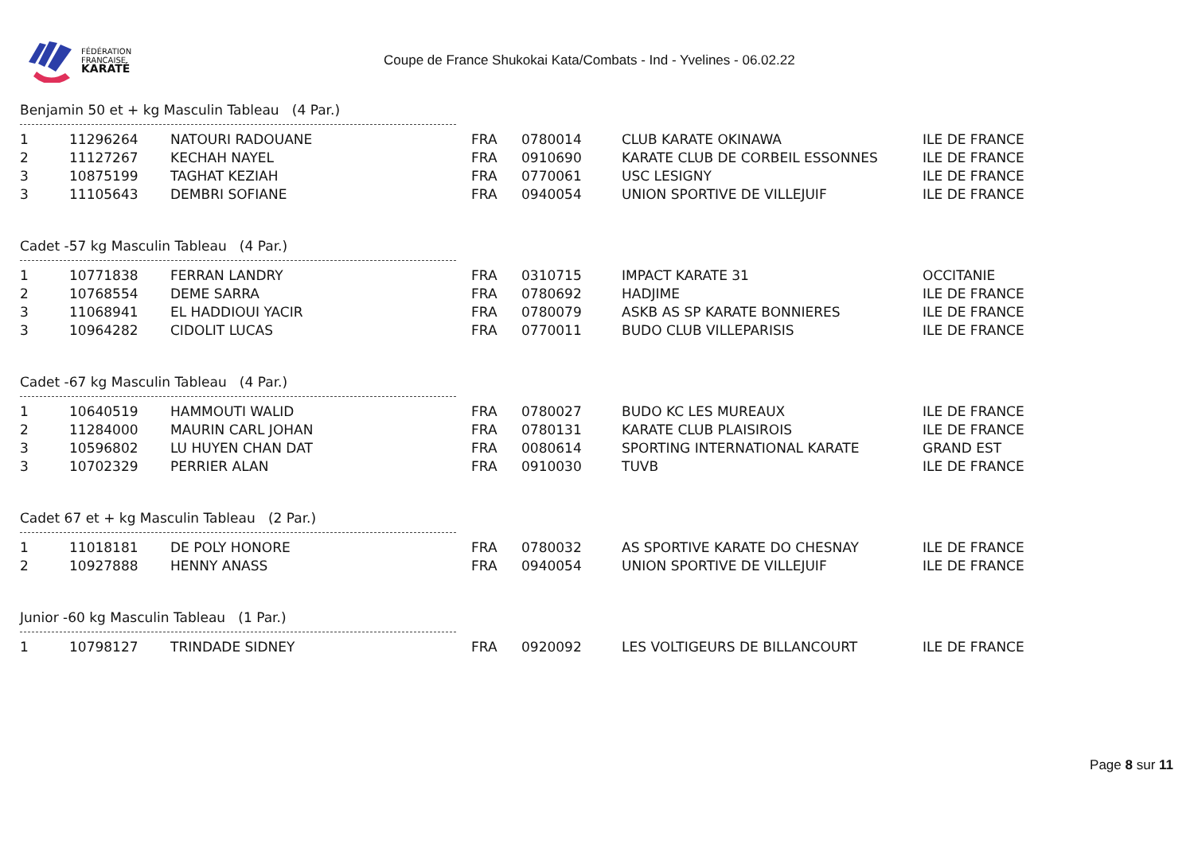FÉDÉRATION
FRANCAISE
KARATÉ
Coupe de France Shukokai Kata/Combats - Ind - Yvelines - 06.02.22
Benjamin 50 et + kg Masculin Tableau (4 Par.)
| 1 | 11296264 | NATOURI RADOUANE | FRA | 0780014 | CLUB KARATE OKINAWA | ILE DE FRANCE |
| 2 | 11127267 | KECHAH NAYEL | FRA | 0910690 | KARATE CLUB DE CORBEIL ESSONNES | ILE DE FRANCE |
| 3 | 10875199 | TAGHAT KEZIAH | FRA | 0770061 | USC LESIGNY | ILE DE FRANCE |
| 3 | 11105643 | DEMBRI SOFIANE | FRA | 0940054 | UNION SPORTIVE DE VILLEJUIF | ILE DE FRANCE |
Cadet -57 kg Masculin Tableau (4 Par.)
| 1 | 10771838 | FERRAN LANDRY | FRA | 0310715 | IMPACT KARATE 31 | OCCITANIE |
| 2 | 10768554 | DEME SARRA | FRA | 0780692 | HADJIME | ILE DE FRANCE |
| 3 | 11068941 | EL HADDIOUI YACIR | FRA | 0780079 | ASKB AS SP KARATE BONNIERES | ILE DE FRANCE |
| 3 | 10964282 | CIDOLIT LUCAS | FRA | 0770011 | BUDO CLUB VILLEPARISIS | ILE DE FRANCE |
Cadet -67 kg Masculin Tableau (4 Par.)
| 1 | 10640519 | HAMMOUTI WALID | FRA | 0780027 | BUDO KC LES MUREAUX | ILE DE FRANCE |
| 2 | 11284000 | MAURIN CARL JOHAN | FRA | 0780131 | KARATE CLUB PLAISIROIS | ILE DE FRANCE |
| 3 | 10596802 | LU HUYEN CHAN DAT | FRA | 0080614 | SPORTING INTERNATIONAL KARATE | GRAND EST |
| 3 | 10702329 | PERRIER ALAN | FRA | 0910030 | TUVB | ILE DE FRANCE |
Cadet 67 et + kg Masculin Tableau (2 Par.)
| 1 | 11018181 | DE POLY HONORE | FRA | 0780032 | AS SPORTIVE KARATE DO CHESNAY | ILE DE FRANCE |
| 2 | 10927888 | HENNY ANASS | FRA | 0940054 | UNION SPORTIVE DE VILLEJUIF | ILE DE FRANCE |
Junior -60 kg Masculin Tableau (1 Par.)
| 1 | 10798127 | TRINDADE SIDNEY | FRA | 0920092 | LES VOLTIGEURS DE BILLANCOURT | ILE DE FRANCE |
Page 8 sur 11